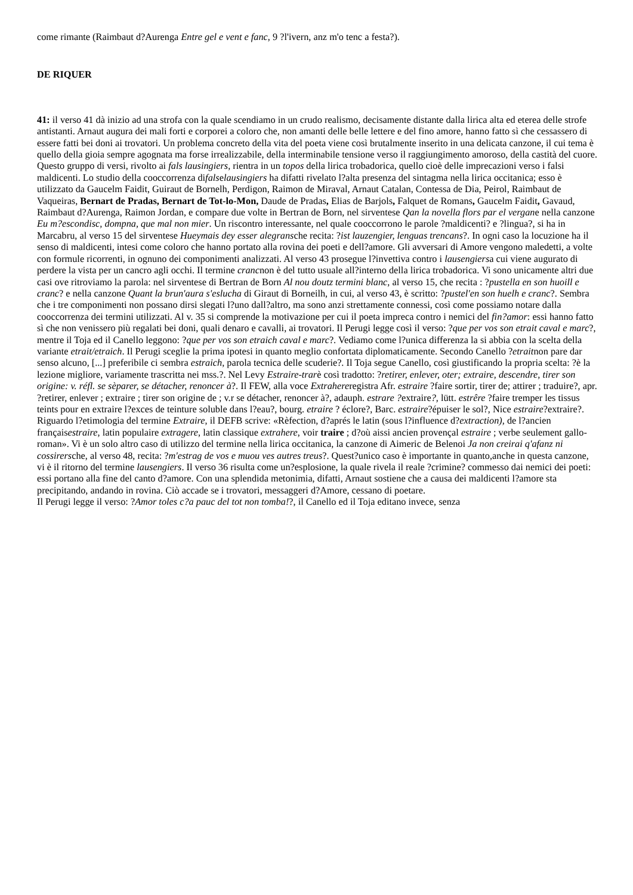come rimante (Raimbaut d?Aurenga Entre gel e vent e fanc, 9 ?l'ivern, anz m'o tenc a festa?).
DE RIQUER
41: il verso 41 dà inizio ad una strofa con la quale scendiamo in un crudo realismo, decisamente distante dalla lirica alta ed eterea delle strofe antistanti. Arnaut augura dei mali forti e corporei a coloro che, non amanti delle belle lettere e del fino amore, hanno fatto sì che cessassero di essere fatti bei doni ai trovatori. Un problema concreto della vita del poeta viene così brutalmente inserito in una delicata canzone, il cui tema è quello della gioia sempre agognata ma forse irrealizzabile, della interminabile tensione verso il raggiungimento amoroso, della castità del cuore.
Questo gruppo di versi, rivolto ai fals lausingiers, rientra in un topos della lirica trobadorica, quello cioè delle imprecazioni verso i falsi maldicenti. Lo studio della cooccorrenza difalselausingiers ha difatti rivelato l?alta presenza del sintagma nella lirica occitanica; esso è utilizzato da Gaucelm Faidit, Guiraut de Bornelh, Perdigon, Raimon de Miraval, Arnaut Catalan, Contessa de Dia, Peirol, Raimbaut de Vaqueiras, Bernart de Pradas, Bernart de Tot-lo-Mon, Daude de Pradas, Elias de Barjols, Falquet de Romans, Gaucelm Faidit, Gavaud, Raimbaut d?Aurenga, Raimon Jordan, e compare due volte in Bertran de Born, nel sirventese Qan la novella flors par el vergane nella canzone Eu m?escondisc, dompna, que mal non mier. Un riscontro interessante, nel quale cooccorrono le parole ?maldicenti? e ?lingua?, si ha in Marcabru, al verso 15 del sirventese Hueymais dey esser alegransche recita: ?ist lauzengier, lenguas trencans?. In ogni caso la locuzione ha il senso di maldicenti, intesi come coloro che hanno portato alla rovina dei poeti e dell?amore. Gli avversari di Amore vengono maledetti, a volte con formule ricorrenti, in ognuno dei componimenti analizzati. Al verso 43 prosegue l?invettiva contro i lausengiersa cui viene augurato di perdere la vista per un cancro agli occhi. Il termine crancnon è del tutto usuale all?interno della lirica trobadorica. Vi sono unicamente altri due casi ove ritroviamo la parola: nel sirventese di Bertran de Born Al nou doutz termini blanc, al verso 15, che recita : ?pustella en son huoill e cranc? e nella canzone Quant la brun'aura s'eslucha di Giraut di Borneilh, in cui, al verso 43, è scritto: ?pustel'en son huelh e cranc?. Sembra che i tre componimenti non possano dirsi slegati l?uno dall?altro, ma sono anzi strettamente connessi, così come possiamo notare dalla cooccorrenza dei termini utilizzati. Al v. 35 si comprende la motivazione per cui il poeta impreca contro i nemici del fin?amor: essi hanno fatto sì che non venissero più regalati bei doni, quali denaro e cavalli, ai trovatori. Il Perugi legge così il verso: ?que per vos son etrait caval e marc?, mentre il Toja ed il Canello leggono: ?que per vos son etraich caval e marc?. Vediamo come l?unica differenza la si abbia con la scelta della variante etrait/etraich. Il Perugi sceglie la prima ipotesi in quanto meglio confortata diplomaticamente. Secondo Canello ?etraitnon pare dar senso alcuno, [...] preferibile ci sembra estraich, parola tecnica delle scuderie?. Il Toja segue Canello, così giustificando la propria scelta: ?è la lezione migliore, variamente trascritta nei mss.?. Nel Levy Estraire-trarè così tradotto: ?retirer, enlever, oter; extraire, descendre, tirer son origine: v. réfl. se sèparer, se détacher, renoncer à?. Il FEW, alla voce Extrahereregistra Afr. estraire ?faire sortir, tirer de; attirer ; traduire?, apr. ?retirer, enlever ; extraire ; tirer son origine de ; v.r se détacher, renoncer à?, adauph. estrare ?extraire?, lütt. estrêre ?faire tremper les tissus teints pour en extraire l?exces de teinture soluble dans l?eau?, bourg. etraire ? éclore?, Barc. estraire?épuiser le sol?, Nice estraire?extraire?. Riguardo l?etimologia del termine Extraire, il DEFB scrive: «Rèfection, d?aprés le latin (sous l?influence d?extraction), de l?ancien françaisestraire, latin populaire extragere, latin classique extrahere, voir traire ; d?où aissi ancien provençal estraire ; verbe seulement gallo-roman». Vi è un solo altro caso di utilizzo del termine nella lirica occitanica, la canzone di Aimeric de Belenoi Ja non creirai q'afanz ni cossirersche, al verso 48, recita: ?m'estrag de vos e muou ves autres treus?. Quest?unico caso è importante in quanto,anche in questa canzone, vi è il ritorno del termine lausengiers. Il verso 36 risulta come un?esplosione, la quale rivela il reale ?crimine? commesso dai nemici dei poeti: essi portano alla fine del canto d?amore. Con una splendida metonimia, difatti, Arnaut sostiene che a causa dei maldicenti l?amore sta precipitando, andando in rovina. Ciò accade se i trovatori, messaggeri d?Amore, cessano di poetare.
Il Perugi legge il verso: ?Amor toles c?a pauc del tot non tomba!?, il Canello ed il Toja editano invece, senza